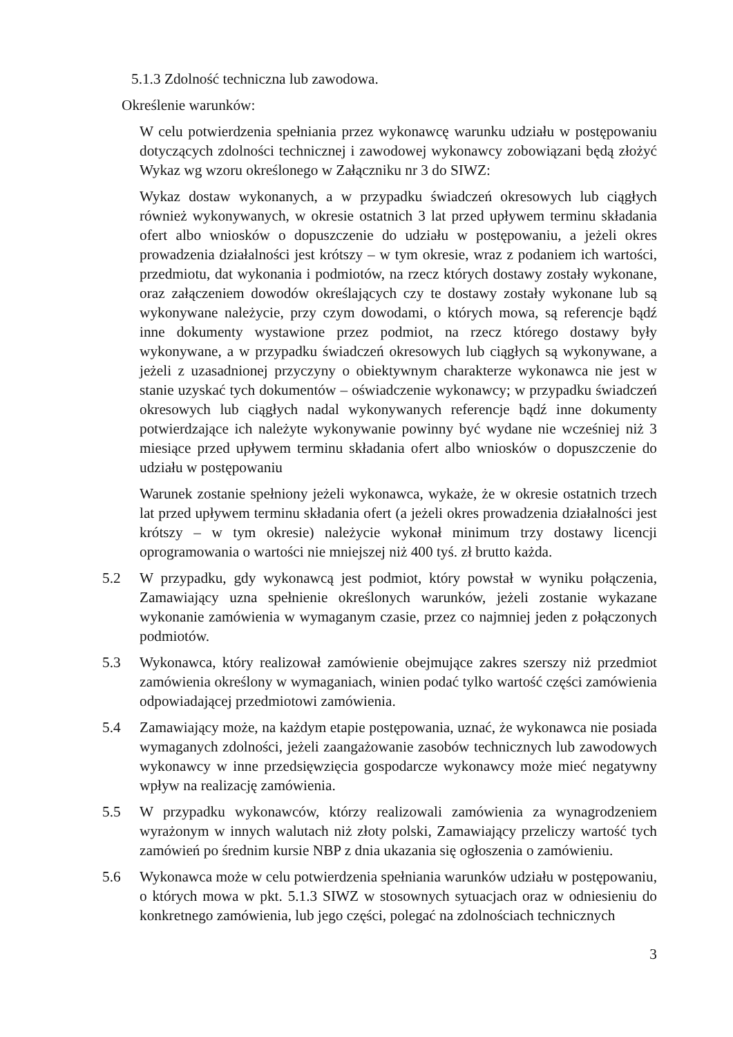5.1.3 Zdolność techniczna lub zawodowa.
Określenie warunków:
W celu potwierdzenia spełniania przez wykonawcę warunku udziału w postępowaniu dotyczących zdolności technicznej i zawodowej wykonawcy zobowiązani będą złożyć Wykaz wg wzoru określonego w Załączniku nr 3 do SIWZ:
Wykaz dostaw wykonanych, a w przypadku świadczeń okresowych lub ciągłych również wykonywanych, w okresie ostatnich 3 lat przed upływem terminu składania ofert albo wniosków o dopuszczenie do udziału w postępowaniu, a jeżeli okres prowadzenia działalności jest krótszy – w tym okresie, wraz z podaniem ich wartości, przedmiotu, dat wykonania i podmiotów, na rzecz których dostawy zostały wykonane, oraz załączeniem dowodów określających czy te dostawy zostały wykonane lub są wykonywane należycie, przy czym dowodami, o których mowa, są referencje bądź inne dokumenty wystawione przez podmiot, na rzecz którego dostawy były wykonywane, a w przypadku świadczeń okresowych lub ciągłych są wykonywane, a jeżeli z uzasadnionej przyczyny o obiektywnym charakterze wykonawca nie jest w stanie uzyskać tych dokumentów – oświadczenie wykonawcy; w przypadku świadczeń okresowych lub ciągłych nadal wykonywanych referencje bądź inne dokumenty potwierdzające ich należyte wykonywanie powinny być wydane nie wcześniej niż 3 miesiące przed upływem terminu składania ofert albo wniosków o dopuszczenie do udziału w postępowaniu
Warunek zostanie spełniony jeżeli wykonawca, wykaże, że w okresie ostatnich trzech lat przed upływem terminu składania ofert (a jeżeli okres prowadzenia działalności jest krótszy – w tym okresie) należycie wykonał minimum trzy dostawy licencji oprogramowania o wartości nie mniejszej niż 400 tyś. zł brutto każda.
5.2 W przypadku, gdy wykonawcą jest podmiot, który powstał w wyniku połączenia, Zamawiający uzna spełnienie określonych warunków, jeżeli zostanie wykazane wykonanie zamówienia w wymaganym czasie, przez co najmniej jeden z połączonych podmiotów.
5.3 Wykonawca, który realizował zamówienie obejmujące zakres szerszy niż przedmiot zamówienia określony w wymaganiach, winien podać tylko wartość części zamówienia odpowiadającej przedmiotowi zamówienia.
5.4 Zamawiający może, na każdym etapie postępowania, uznać, że wykonawca nie posiada wymaganych zdolności, jeżeli zaangażowanie zasobów technicznych lub zawodowych wykonawcy w inne przedsięwzięcia gospodarcze wykonawcy może mieć negatywny wpływ na realizację zamówienia.
5.5 W przypadku wykonawców, którzy realizowali zamówienia za wynagrodzeniem wyrażonym w innych walutach niż złoty polski, Zamawiający przeliczy wartość tych zamówień po średnim kursie NBP z dnia ukazania się ogłoszenia o zamówieniu.
5.6 Wykonawca może w celu potwierdzenia spełniania warunków udziału w postępowaniu, o których mowa w pkt. 5.1.3 SIWZ w stosownych sytuacjach oraz w odniesieniu do konkretnego zamówienia, lub jego części, polegać na zdolnościach technicznych
3